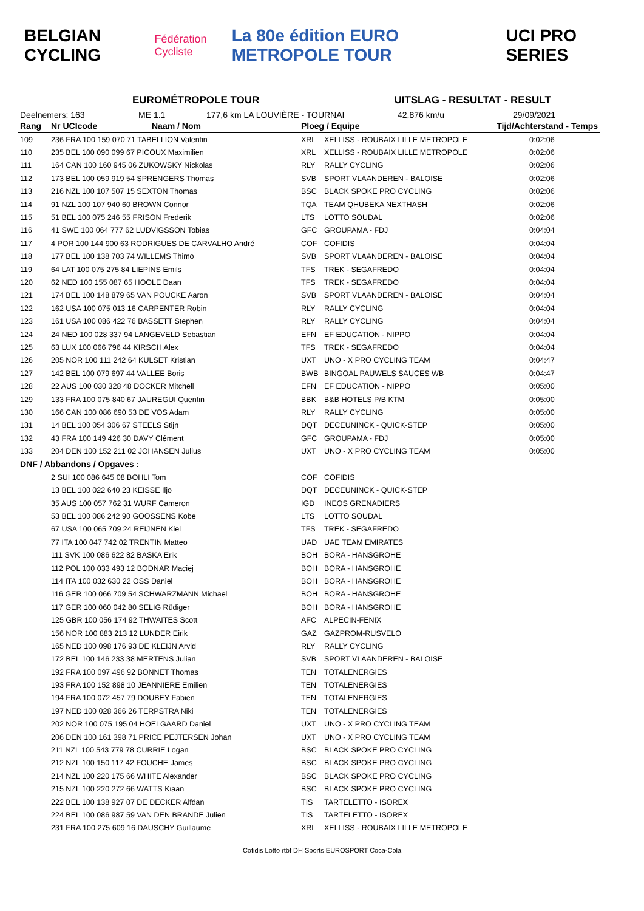BELGIAN CYCLING Fédération Cycliste La 80e édition EURO METROPOLE TOUR UCI PRO SERIES
EUROMÉTROPOLE TOUR UITSLAG - RESULTAT - RESULT
Deelnemers: 163 ME 1.1 177,6 km LA LOUVIÈRE - TOURNAI 42,876 km/u 29/09/2021
| Rang | Nr UCIcode | Naam / Nom | Ploeg / Equipe | | Tijd/Achterstand - Temps |
| --- | --- | --- | --- | --- | --- |
| 109 | 236 FRA 100 159 070 71 TABELLION Valentin | | XRL | XELLISS - ROUBAIX LILLE METROPOLE | 0:02:06 |
| 110 | 235 BEL 100 090 099 67 PICOUX Maximilien | | XRL | XELLISS - ROUBAIX LILLE METROPOLE | 0:02:06 |
| 111 | 164 CAN 100 160 945 06 ZUKOWSKY Nickolas | | RLY | RALLY CYCLING | 0:02:06 |
| 112 | 173 BEL 100 059 919 54 SPRENGERS Thomas | | SVB | SPORT VLAANDEREN - BALOISE | 0:02:06 |
| 113 | 216 NZL 100 107 507 15 SEXTON Thomas | | BSC | BLACK SPOKE PRO CYCLING | 0:02:06 |
| 114 | 91 NZL 100 107 940 60 BROWN Connor | | TQA | TEAM QHUBEKA NEXTHASH | 0:02:06 |
| 115 | 51 BEL 100 075 246 55 FRISON Frederik | | LTS | LOTTO SOUDAL | 0:02:06 |
| 116 | 41 SWE 100 064 777 62 LUDVIGSSON Tobias | | GFC | GROUPAMA - FDJ | 0:04:04 |
| 117 | 4 POR 100 144 900 63 RODRIGUES DE CARVALHO André | | COF | COFIDIS | 0:04:04 |
| 118 | 177 BEL 100 138 703 74 WILLEMS Thimo | | SVB | SPORT VLAANDEREN - BALOISE | 0:04:04 |
| 119 | 64 LAT 100 075 275 84 LIEPINS Emils | | TFS | TREK - SEGAFREDO | 0:04:04 |
| 120 | 62 NED 100 155 087 65 HOOLE Daan | | TFS | TREK - SEGAFREDO | 0:04:04 |
| 121 | 174 BEL 100 148 879 65 VAN POUCKE Aaron | | SVB | SPORT VLAANDEREN - BALOISE | 0:04:04 |
| 122 | 162 USA 100 075 013 16 CARPENTER Robin | | RLY | RALLY CYCLING | 0:04:04 |
| 123 | 161 USA 100 086 422 76 BASSETT Stephen | | RLY | RALLY CYCLING | 0:04:04 |
| 124 | 24 NED 100 028 337 94 LANGEVELD Sebastian | | EFN | EF EDUCATION - NIPPO | 0:04:04 |
| 125 | 63 LUX 100 066 796 44 KIRSCH Alex | | TFS | TREK - SEGAFREDO | 0:04:04 |
| 126 | 205 NOR 100 111 242 64 KULSET Kristian | | UXT | UNO - X PRO CYCLING TEAM | 0:04:47 |
| 127 | 142 BEL 100 079 697 44 VALLEE Boris | | BWB | BINGOAL PAUWELS SAUCES WB | 0:04:47 |
| 128 | 22 AUS 100 030 328 48 DOCKER Mitchell | | EFN | EF EDUCATION - NIPPO | 0:05:00 |
| 129 | 133 FRA 100 075 840 67 JAUREGUI Quentin | | BBK | B&B HOTELS P/B KTM | 0:05:00 |
| 130 | 166 CAN 100 086 690 53 DE VOS Adam | | RLY | RALLY CYCLING | 0:05:00 |
| 131 | 14 BEL 100 054 306 67 STEELS Stijn | | DQT | DECEUNINCK - QUICK-STEP | 0:05:00 |
| 132 | 43 FRA 100 149 426 30 DAVY Clément | | GFC | GROUPAMA - FDJ | 0:05:00 |
| 133 | 204 DEN 100 152 211 02 JOHANSEN Julius | | UXT | UNO - X PRO CYCLING TEAM | 0:05:00 |
| DNF / Abbandons / Opgaves : | | | | | |
| | 2 SUI 100 086 645 08 BOHLI Tom | | COF | COFIDIS | |
| | 13 BEL 100 022 640 23 KEISSE Iljo | | DQT | DECEUNINCK - QUICK-STEP | |
| | 35 AUS 100 057 762 31 WURF Cameron | | IGD | INEOS GRENADIERS | |
| | 53 BEL 100 086 242 90 GOOSSENS Kobe | | LTS | LOTTO SOUDAL | |
| | 67 USA 100 065 709 24 REIJNEN Kiel | | TFS | TREK - SEGAFREDO | |
| | 77 ITA 100 047 742 02 TRENTIN Matteo | | UAD | UAE TEAM EMIRATES | |
| | 111 SVK 100 086 622 82 BASKA Erik | | BOH | BORA - HANSGROHE | |
| | 112 POL 100 033 493 12 BODNAR Maciej | | BOH | BORA - HANSGROHE | |
| | 114 ITA 100 032 630 22 OSS Daniel | | BOH | BORA - HANSGROHE | |
| | 116 GER 100 066 709 54 SCHWARZMANN Michael | | BOH | BORA - HANSGROHE | |
| | 117 GER 100 060 042 80 SELIG Rüdiger | | BOH | BORA - HANSGROHE | |
| | 125 GBR 100 056 174 92 THWAITES Scott | | AFC | ALPECIN-FENIX | |
| | 156 NOR 100 883 213 12 LUNDER Eirik | | GAZ | GAZPROM-RUSVELO | |
| | 165 NED 100 098 176 93 DE KLEIJN Arvid | | RLY | RALLY CYCLING | |
| | 172 BEL 100 146 233 38 MERTENS Julian | | SVB | SPORT VLAANDEREN - BALOISE | |
| | 192 FRA 100 097 496 92 BONNET Thomas | | TEN | TOTALENERGIES | |
| | 193 FRA 100 152 898 10 JEANNIERE Emilien | | TEN | TOTALENERGIES | |
| | 194 FRA 100 072 457 79 DOUBEY Fabien | | TEN | TOTALENERGIES | |
| | 197 NED 100 028 366 26 TERPSTRA Niki | | TEN | TOTALENERGIES | |
| | 202 NOR 100 075 195 04 HOELGAARD Daniel | | UXT | UNO - X PRO CYCLING TEAM | |
| | 206 DEN 100 161 398 71 PRICE PEJTERSEN Johan | | UXT | UNO - X PRO CYCLING TEAM | |
| | 211 NZL 100 543 779 78 CURRIE Logan | | BSC | BLACK SPOKE PRO CYCLING | |
| | 212 NZL 100 150 117 42 FOUCHE James | | BSC | BLACK SPOKE PRO CYCLING | |
| | 214 NZL 100 220 175 66 WHITE Alexander | | BSC | BLACK SPOKE PRO CYCLING | |
| | 215 NZL 100 220 272 66 WATTS Kiaan | | BSC | BLACK SPOKE PRO CYCLING | |
| | 222 BEL 100 138 927 07 DE DECKER Alfdan | | TIS | TARTELETTO - ISOREX | |
| | 224 BEL 100 086 987 59 VAN DEN BRANDE Julien | | TIS | TARTELETTO - ISOREX | |
| | 231 FRA 100 275 609 16 DAUSCHY Guillaume | | XRL | XELLISS - ROUBAIX LILLE METROPOLE | |
Cofidis Lotto rtbf DH Sports EUROSPORT Coca-Cola